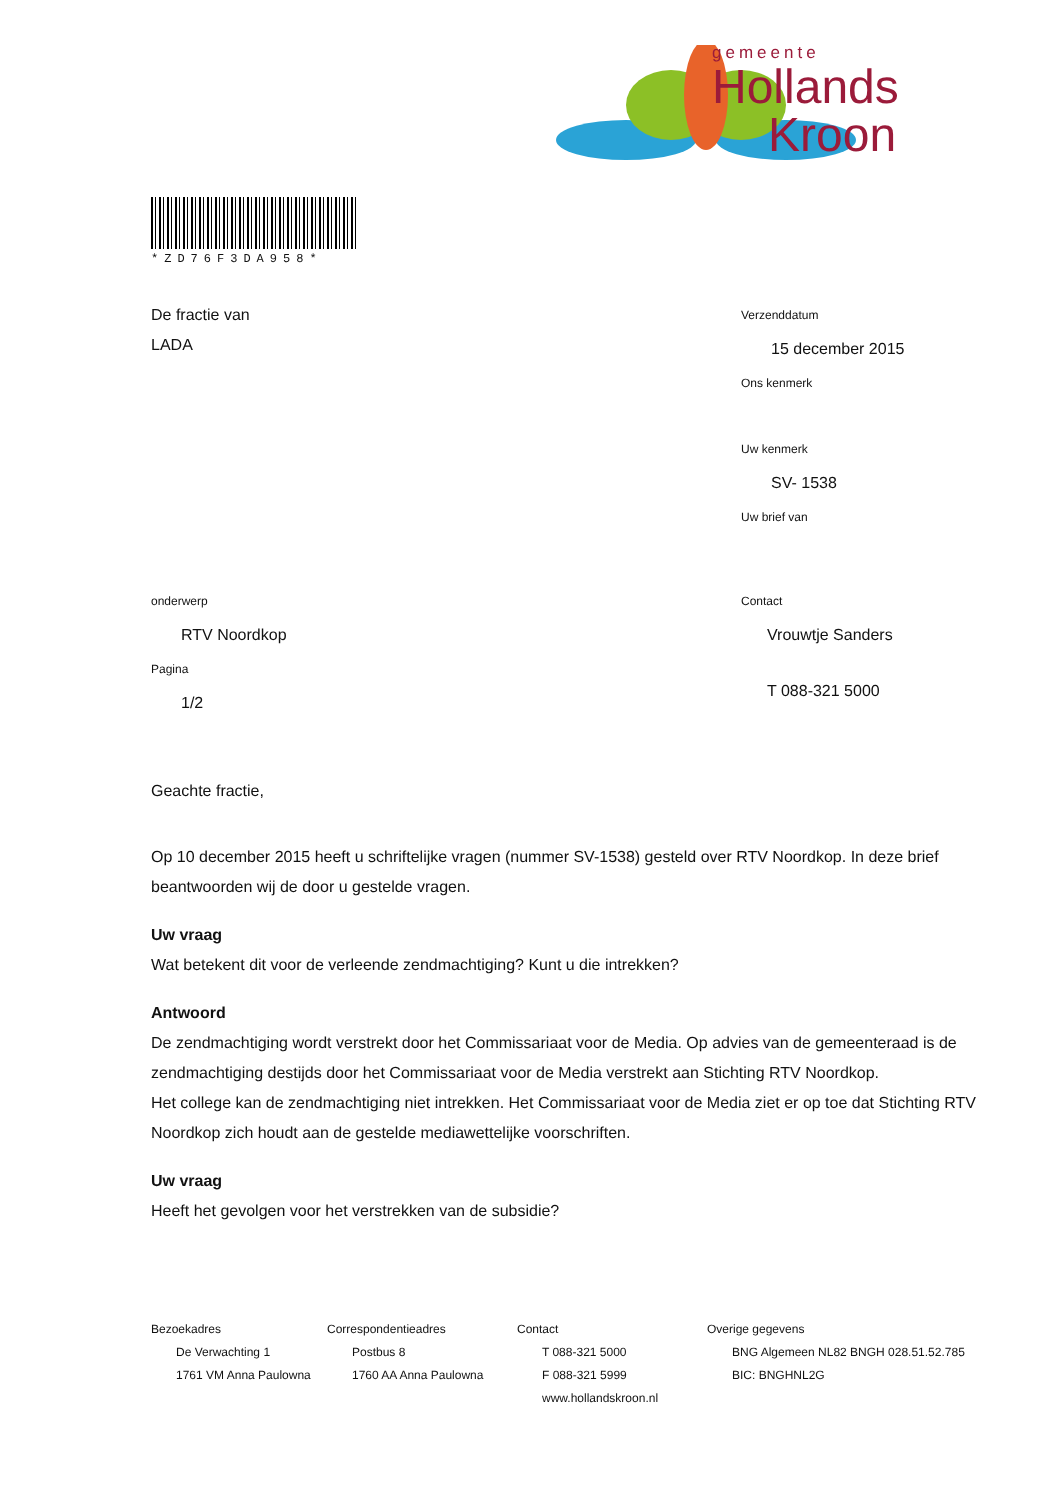gemeente
Hollands
Kroon
*ZD76F3DA958*
De fractie van
LADA
Verzenddatum
15 december 2015
Ons kenmerk
Uw kenmerk
SV- 1538
Uw brief van
onderwerp
RTV Noordkop
Pagina
1/2
Contact
Vrouwtje Sanders
T 088-321 5000
Geachte fractie,
Op 10 december 2015 heeft u schriftelijke vragen (nummer SV-1538) gesteld over RTV Noordkop. In deze brief beantwoorden wij de door u gestelde vragen.
Uw vraag
Wat betekent dit voor de verleende zendmachtiging? Kunt u die intrekken?
Antwoord
De zendmachtiging wordt verstrekt door het Commissariaat voor de Media. Op advies van de gemeenteraad is de zendmachtiging destijds door het Commissariaat voor de Media verstrekt aan Stichting RTV Noordkop.
Het college kan de zendmachtiging niet intrekken. Het Commissariaat voor de Media ziet er op toe dat Stichting RTV Noordkop zich houdt aan de gestelde mediawettelijke voorschriften.
Uw vraag
Heeft het gevolgen voor het verstrekken van de subsidie?
Bezoekadres
De Verwachting 1
1761 VM Anna Paulowna
Correspondentieadres
Postbus 8
1760 AA Anna Paulowna
Contact
T 088-321 5000
F 088-321 5999
www.hollandskroon.nl
Overige gegevens
BNG Algemeen NL82 BNGH 028.51.52.785
BIC: BNGHNL2G